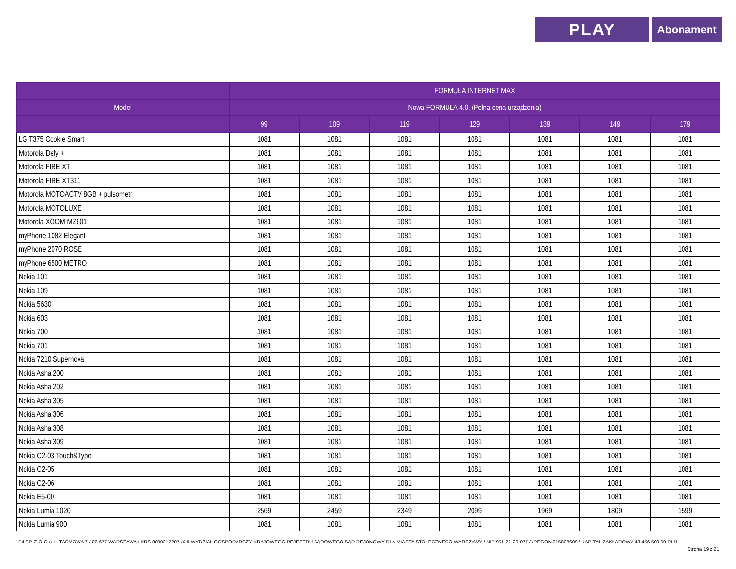PLAY
Abonament
| | FORMUŁA INTERNET MAX | | | | | | |
| --- | --- | --- | --- | --- | --- | --- | --- |
| Model | Nowa FORMUŁA 4.0. (Pełna cena urządzenia) | | | | | | |
| | 99 | 109 | 119 | 129 | 139 | 149 | 179 |
| LG T375 Cookie Smart | 1081 | 1081 | 1081 | 1081 | 1081 | 1081 | 1081 |
| Motorola Defy + | 1081 | 1081 | 1081 | 1081 | 1081 | 1081 | 1081 |
| Motorola FIRE XT | 1081 | 1081 | 1081 | 1081 | 1081 | 1081 | 1081 |
| Motorola FIRE XT311 | 1081 | 1081 | 1081 | 1081 | 1081 | 1081 | 1081 |
| Motorola MOTOACTV 8GB + pulsometr | 1081 | 1081 | 1081 | 1081 | 1081 | 1081 | 1081 |
| Motorola MOTOLUXE | 1081 | 1081 | 1081 | 1081 | 1081 | 1081 | 1081 |
| Motorola XOOM MZ601 | 1081 | 1081 | 1081 | 1081 | 1081 | 1081 | 1081 |
| myPhone 1082 Elegant | 1081 | 1081 | 1081 | 1081 | 1081 | 1081 | 1081 |
| myPhone 2070 ROSE | 1081 | 1081 | 1081 | 1081 | 1081 | 1081 | 1081 |
| myPhone 6500 METRO | 1081 | 1081 | 1081 | 1081 | 1081 | 1081 | 1081 |
| Nokia 101 | 1081 | 1081 | 1081 | 1081 | 1081 | 1081 | 1081 |
| Nokia 109 | 1081 | 1081 | 1081 | 1081 | 1081 | 1081 | 1081 |
| Nokia 5630 | 1081 | 1081 | 1081 | 1081 | 1081 | 1081 | 1081 |
| Nokia 603 | 1081 | 1081 | 1081 | 1081 | 1081 | 1081 | 1081 |
| Nokia 700 | 1081 | 1081 | 1081 | 1081 | 1081 | 1081 | 1081 |
| Nokia 701 | 1081 | 1081 | 1081 | 1081 | 1081 | 1081 | 1081 |
| Nokia 7210 Supernova | 1081 | 1081 | 1081 | 1081 | 1081 | 1081 | 1081 |
| Nokia Asha 200 | 1081 | 1081 | 1081 | 1081 | 1081 | 1081 | 1081 |
| Nokia Asha 202 | 1081 | 1081 | 1081 | 1081 | 1081 | 1081 | 1081 |
| Nokia Asha 305 | 1081 | 1081 | 1081 | 1081 | 1081 | 1081 | 1081 |
| Nokia Asha 306 | 1081 | 1081 | 1081 | 1081 | 1081 | 1081 | 1081 |
| Nokia Asha 308 | 1081 | 1081 | 1081 | 1081 | 1081 | 1081 | 1081 |
| Nokia Asha 309 | 1081 | 1081 | 1081 | 1081 | 1081 | 1081 | 1081 |
| Nokia C2-03 Touch&Type | 1081 | 1081 | 1081 | 1081 | 1081 | 1081 | 1081 |
| Nokia C2-05 | 1081 | 1081 | 1081 | 1081 | 1081 | 1081 | 1081 |
| Nokia C2-06 | 1081 | 1081 | 1081 | 1081 | 1081 | 1081 | 1081 |
| Nokia E5-00 | 1081 | 1081 | 1081 | 1081 | 1081 | 1081 | 1081 |
| Nokia Lumia 1020 | 2569 | 2459 | 2349 | 2099 | 1969 | 1809 | 1599 |
| Nokia Lumia 900 | 1081 | 1081 | 1081 | 1081 | 1081 | 1081 | 1081 |
P4 SP. Z O.O./UL. TAŚMOWA 7 / 02-677 WARSZAWA / KRS 0000217207 /XIII WYDZIAŁ GOSPODARCZY KRAJOWEGO REJESTRU SĄDOWEGO SĄD REJONOWY DLA MIASTA STOŁECZNEGO WARSZAWY / NIP 951-21-20-077 / /REGON 015808609 / KAPITAŁ ZAKŁADOWY 48 456 500,00 PLN
Strona 19 z 21